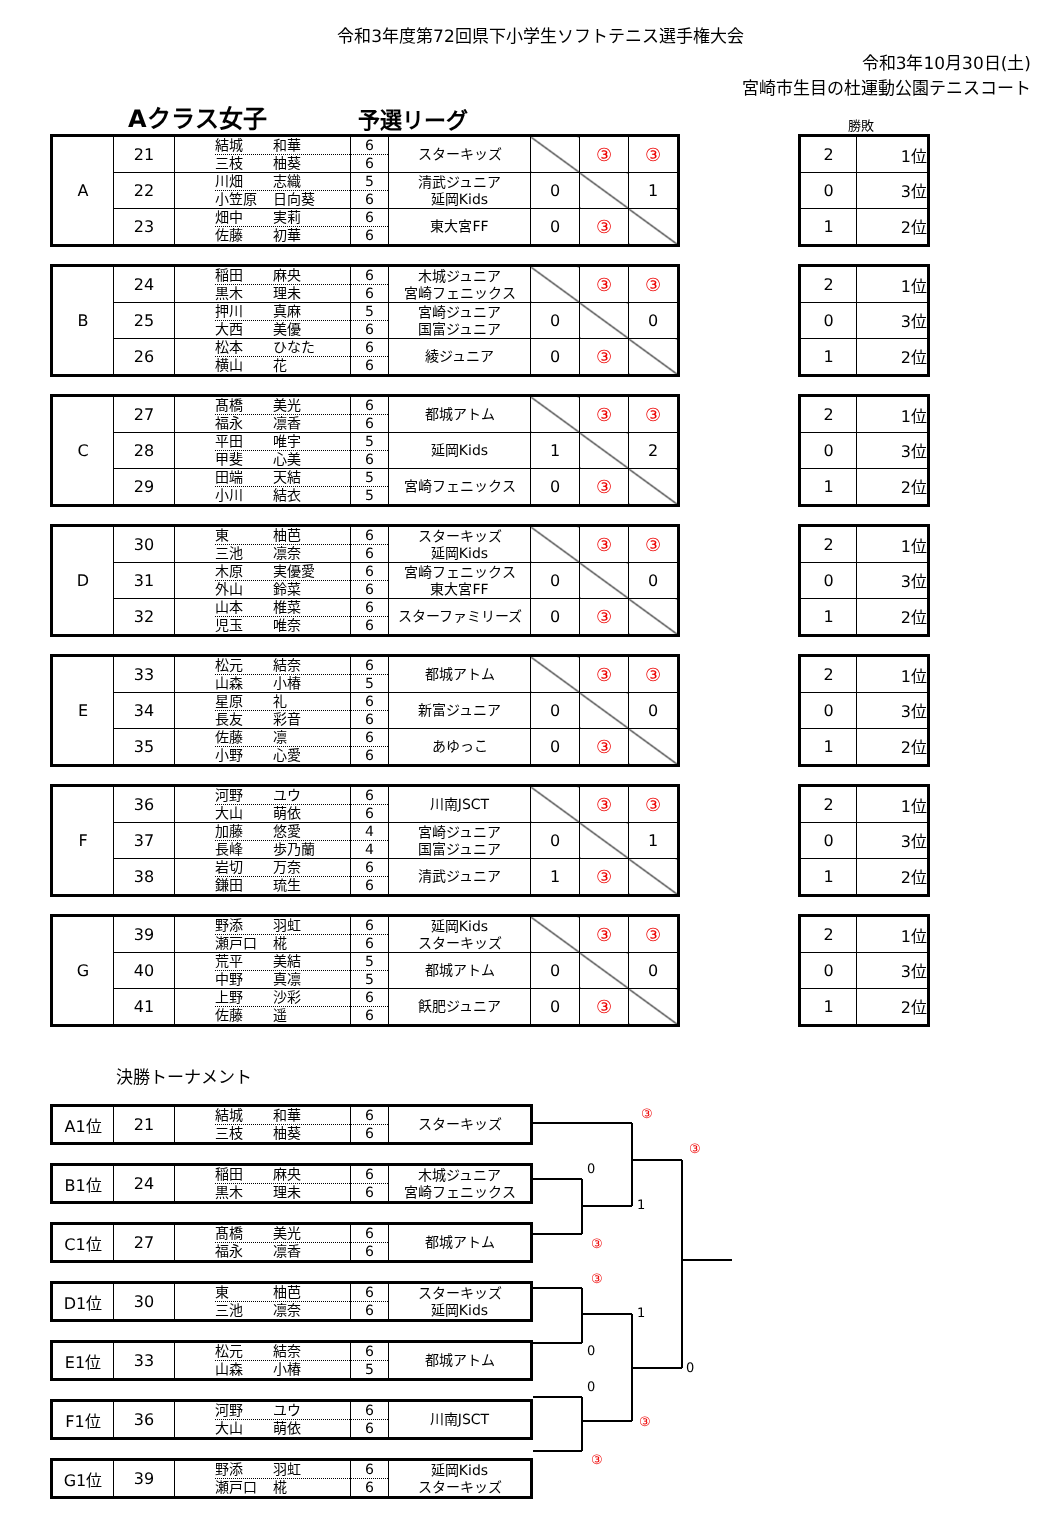令和3年度第72回県下小学生ソフトテニス選手権大会
令和3年10月30日(土)
宮崎市生目の杜運動公園テニスコート
Aクラス女子
予選リーグ
勝敗
| A | 21 | 結城 和華 三枝 柚葵 | 6 6 | スターキッズ | | ③ | ③ |
| | 22 | 川畑 志織 小笠原 日向葵 | 5 6 | 清武ジュニア 延岡Kids | 0 | | 1 |
| | 23 | 畑中 実莉 佐藤 初華 | 6 6 | 東大宮FF | 0 | ③ | |
| 2 | 1位 |
| 0 | 3位 |
| 1 | 2位 |
| B | 24 | 稲田 麻央 黒木 理未 | 6 6 | 木城ジュニア 宮崎フェニックス | | ③ | ③ |
| | 25 | 押川 真麻 大西 美優 | 5 6 | 宮崎ジュニア 国富ジュニア | 0 | | 0 |
| | 26 | 松本 ひなた 横山 花 | 6 6 | 綾ジュニア | 0 | ③ | |
| 2 | 1位 |
| 0 | 3位 |
| 1 | 2位 |
| C | 27 | 髙橋 美光 福永 凛香 | 6 6 | 都城アトム | | ③ | ③ |
| | 28 | 平田 唯宇 甲斐 心美 | 5 6 | 延岡Kids | 1 | | 2 |
| | 29 | 田端 天結 小川 結衣 | 5 5 | 宮崎フェニックス | 0 | ③ | |
| 2 | 1位 |
| 0 | 3位 |
| 1 | 2位 |
| D | 30 | 東 柚芭 三池 凛奈 | 6 6 | スターキッズ 延岡Kids | | ③ | ③ |
| | 31 | 木原 実優愛 外山 鈴菜 | 6 6 | 宮崎フェニックス 東大宮FF | 0 | | 0 |
| | 32 | 山本 椎菜 児玉 唯奈 | 6 6 | スターファミリーズ | 0 | ③ | |
| 2 | 1位 |
| 0 | 3位 |
| 1 | 2位 |
| E | 33 | 松元 結奈 山森 小椿 | 6 5 | 都城アトム | | ③ | ③ |
| | 34 | 星原 礼 長友 彩音 | 6 6 | 新富ジュニア | 0 | | 0 |
| | 35 | 佐藤 凛 小野 心愛 | 6 6 | あゆっこ | 0 | ③ | |
| 2 | 1位 |
| 0 | 3位 |
| 1 | 2位 |
| F | 36 | 河野 ユウ 大山 萌依 | 6 6 | 川南JSCT | | ③ | ③ |
| | 37 | 加藤 悠愛 長峰 歩乃蘭 | 4 4 | 宮崎ジュニア 国富ジュニア | 0 | | 1 |
| | 38 | 岩切 万奈 鎌田 琉生 | 6 6 | 清武ジュニア | 1 | ③ | |
| 2 | 1位 |
| 0 | 3位 |
| 1 | 2位 |
| G | 39 | 野添 羽虹 瀬戸口 椛 | 6 6 | 延岡Kids スターキッズ | | ③ | ③ |
| | 40 | 荒平 美結 中野 真凛 | 5 5 | 都城アトム | 0 | | 0 |
| | 41 | 上野 沙彩 佐藤 遥 | 6 6 | 飫肥ジュニア | 0 | ③ | |
| 2 | 1位 |
| 0 | 3位 |
| 1 | 2位 |
決勝トーナメント
| A1位 | 21 | 結城 和華 三枝 柚葵 | 6 6 | スターキッズ |
| B1位 | 24 | 稲田 麻央 黒木 理未 | 6 6 | 木城ジュニア 宮崎フェニックス |
| C1位 | 27 | 髙橋 美光 福永 凛香 | 6 6 | 都城アトム |
| D1位 | 30 | 東 柚芭 三池 凛奈 | 6 6 | スターキッズ 延岡Kids |
| E1位 | 33 | 松元 結奈 山森 小椿 | 6 5 | 都城アトム |
| F1位 | 36 | 河野 ユウ 大山 萌依 | 6 6 | 川南JSCT |
| G1位 | 39 | 野添 羽虹 瀬戸口 椛 | 6 6 | 延岡Kids スターキッズ |
③
③
0
1
③
③
1
0
0
0
③
③